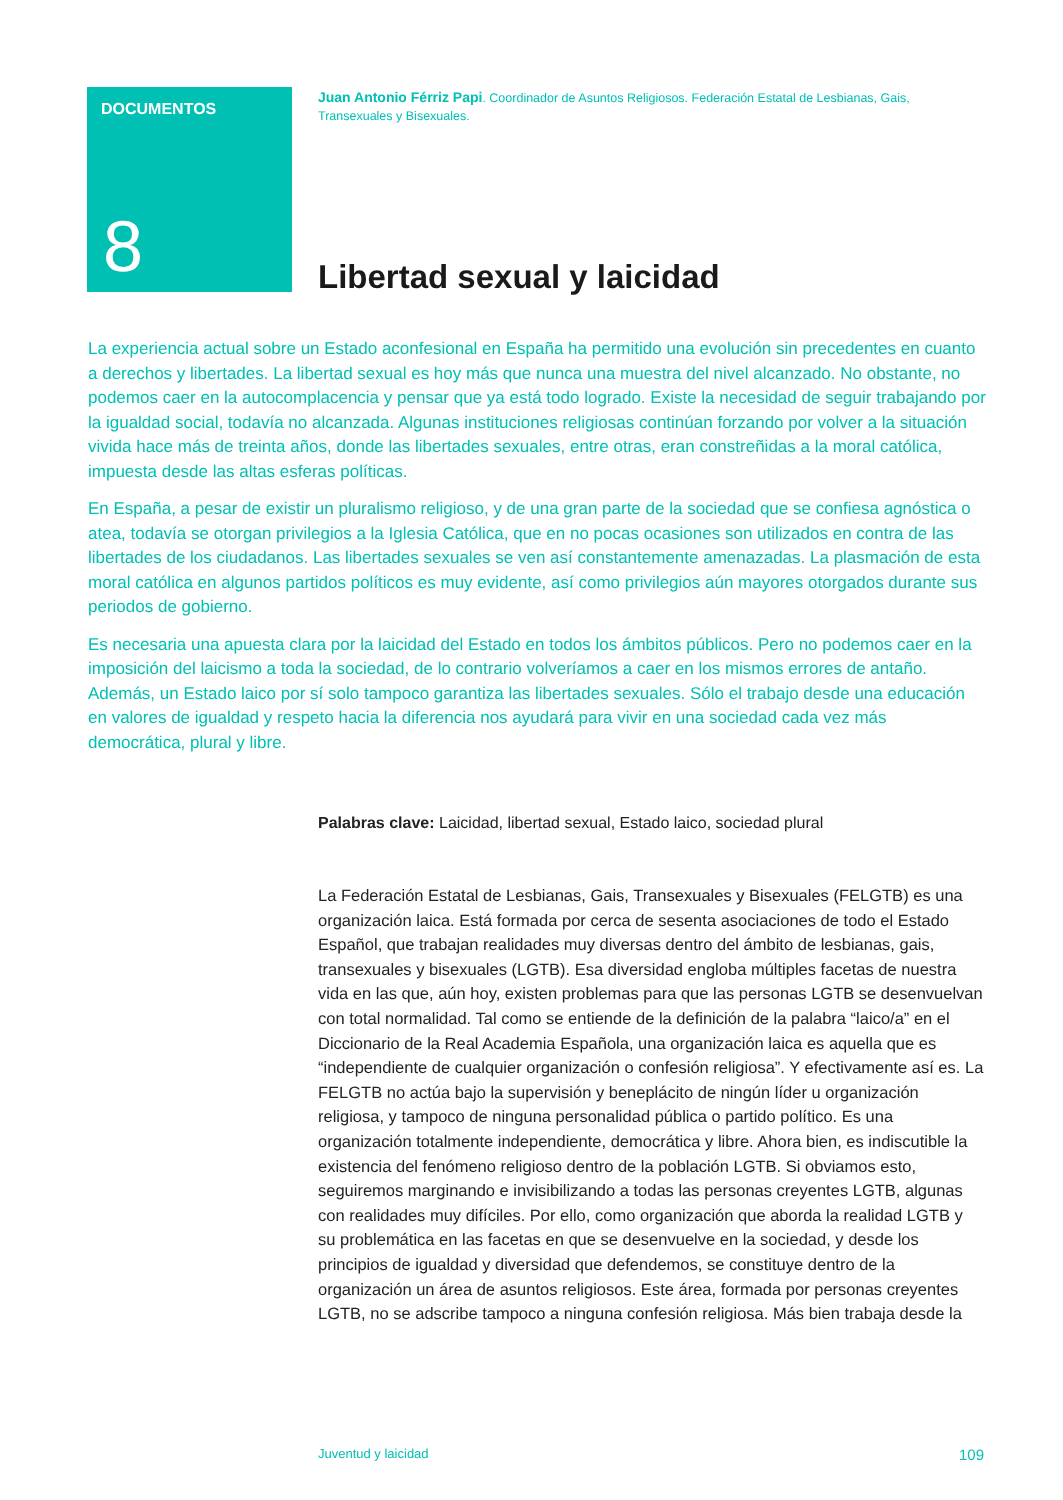DOCUMENTOS
8
Juan Antonio Férriz Papi. Coordinador de Asuntos Religiosos. Federación Estatal de Lesbianas, Gais, Transexuales y Bisexuales.
Libertad sexual y laicidad
La experiencia actual sobre un Estado aconfesional en España ha permitido una evolución sin precedentes en cuanto a derechos y libertades. La libertad sexual es hoy más que nunca una muestra del nivel alcanzado. No obstante, no podemos caer en la autocomplacencia y pensar que ya está todo logrado. Existe la necesidad de seguir trabajando por la igualdad social, todavía no alcanzada. Algunas instituciones religiosas continúan forzando por volver a la situación vivida hace más de treinta años, donde las libertades sexuales, entre otras, eran constreñidas a la moral católica, impuesta desde las altas esferas políticas.
En España, a pesar de existir un pluralismo religioso, y de una gran parte de la sociedad que se confiesa agnóstica o atea, todavía se otorgan privilegios a la Iglesia Católica, que en no pocas ocasiones son utilizados en contra de las libertades de los ciudadanos. Las libertades sexuales se ven así constantemente amenazadas. La plasmación de esta moral católica en algunos partidos políticos es muy evidente, así como privilegios aún mayores otorgados durante sus periodos de gobierno.
Es necesaria una apuesta clara por la laicidad del Estado en todos los ámbitos públicos. Pero no podemos caer en la imposición del laicismo a toda la sociedad, de lo contrario volveríamos a caer en los mismos errores de antaño. Además, un Estado laico por sí solo tampoco garantiza las libertades sexuales. Sólo el trabajo desde una educación en valores de igualdad y respeto hacia la diferencia nos ayudará para vivir en una sociedad cada vez más democrática, plural y libre.
Palabras clave: Laicidad, libertad sexual, Estado laico, sociedad plural
La Federación Estatal de Lesbianas, Gais, Transexuales y Bisexuales (FELGTB) es una organización laica. Está formada por cerca de sesenta asociaciones de todo el Estado Español, que trabajan realidades muy diversas dentro del ámbito de lesbianas, gais, transexuales y bisexuales (LGTB). Esa diversidad engloba múltiples facetas de nuestra vida en las que, aún hoy, existen problemas para que las personas LGTB se desenvuelvan con total normalidad. Tal como se entiende de la definición de la palabra “laico/a” en el Diccionario de la Real Academia Española, una organización laica es aquella que es “independiente de cualquier organización o confesión religiosa”. Y efectivamente así es. La FELGTB no actúa bajo la supervisión y beneplácito de ningún líder u organización religiosa, y tampoco de ninguna personalidad pública o partido político. Es una organización totalmente independiente, democrática y libre. Ahora bien, es indiscutible la existencia del fenómeno religioso dentro de la población LGTB. Si obviamos esto, seguiremos marginando e invisibilizando a todas las personas creyentes LGTB, algunas con realidades muy difíciles. Por ello, como organización que aborda la realidad LGTB y su problemática en las facetas en que se desenvuelve en la sociedad, y desde los principios de igualdad y diversidad que defendemos, se constituye dentro de la organización un área de asuntos religiosos. Este área, formada por personas creyentes LGTB, no se adscribe tampoco a ninguna confesión religiosa. Más bien trabaja desde la
Juventud y laicidad 109